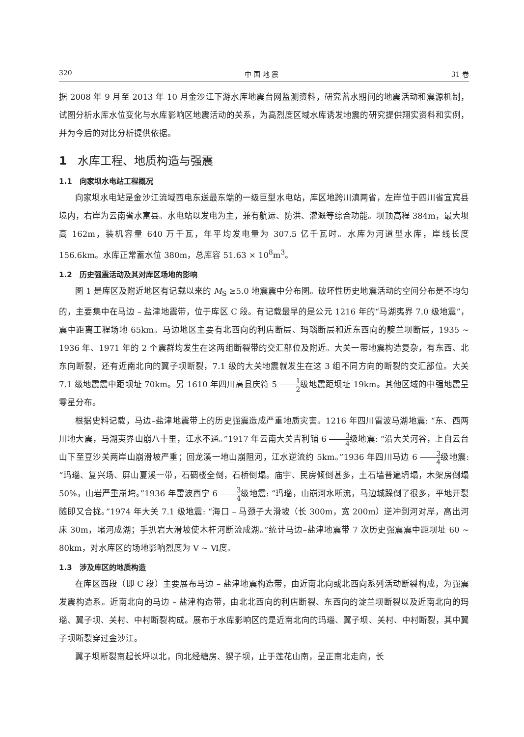320 中 国 地 震 31 卷
据 2008 年 9 月至 2013 年 10 月金沙江下游水库地震台网监测资料，研究蓄水期间的地震活动和震源机制，试图分析水库水位变化与水库影响区地震活动的关系，为高烈度区域水库诱发地震的研究提供翔实资料和实例，并为今后的对比分析提供依据。
1 水库工程、地质构造与强震
1.1 向家坝水电站工程概况
向家坝水电站是金沙江流域西电东送最东端的一级巨型水电站，库区地跨川滇两省，左岸位于四川省宜宾县境内，右岸为云南省水富县。水电站以发电为主，兼有航运、防洪、灌溉等综合功能。坝顶高程 384m，最大坝高 162m，装机容量 640 万千瓦，年平均发电量为 307.5 亿千瓦时。水库为河道型水库，岸线长度 156.6km。水库正常蓄水位 380m，总库容 51.63 × 10<sup>8</sup>m<sup>3</sup>。
1.2 历史强震活动及其对库区场地的影响
图 1 是库区及附近地区有记载以来的 M<sub>S</sub> ≥5.0 地震震中分布图。破坏性历史地震活动的空间分布是不均匀的，主要集中在马边 – 盐津地震带，位于库区 C 段。有记载最早的是公元 1216 年的“马湖夷界 7.0 级地震”，震中距离工程场地 65km。马边地区主要有北西向的利店断层、玛瑙断层和近东西向的靛兰坝断层，1935 ~ 1936 年、1971 年的 2 个震群均发生在这两组断裂带的交汇部位及附近。大关一带地震构造复杂，有东西、北东向断裂，还有近南北向的翼子坝断裂，7.1 级的大关地震就发生在这 3 组不同方向的断裂的交汇部位。大关 7.1 级地震震中距坝址 70km。另 1610 年四川高县庆符 5 1 2级地震距坝址 19km。其他区域的中强地震呈零星分布。
根据史料记载，马边–盐津地震带上的历史强震造成严重地质灾害。1216 年四川雷波马湖地震: “东、西两川地大震，马湖夷界山崩八十里，江水不通。”1917 年云南大关吉利铺 6 3 4级地震: “沿大关河谷，上自云台山下至豆沙关两岸山崩滑坡严重；回龙溪一地山崩阻河，江水逆流约 5km。”1936 年四川马边 6 3 4级地震: “玛瑙、复兴场、屏山夏溪一带，石碉楼全倒，石桥倒塌。庙宇、民房倾倒甚多，土石墙普遍坍塌，木架房倒塌 50%，山岩严重崩垮。”1936 年雷波西宁 6 3 4级地震: “玛瑙，山崩河水断流，马边城跺倒了很多，平地开裂随即又合拢。”1974 年大关 7.1 级地震: “海口 – 马颈子大滑坡（长 300m，宽 200m）逆冲到河对岸，高出河床 30m，堵河成湖；手扒岩大滑坡使木杆河断流成湖。”统计马边–盐津地震带 7 次历史强震震中距坝址 60 ~ 80km，对水库区的场地影响烈度为 Ⅴ ~ Ⅵ度。
1.3 涉及库区的地质构造
在库区西段（即 C 段）主要展布马边 – 盐津地震构造带，由近南北向或北西向系列活动断裂构成，为强震发震构造系。近南北向的马边 – 盐津构造带，由北北西向的利店断裂、东西向的淀兰坝断裂以及近南北向的玛瑙、翼子坝、关村、中村断裂构成。展布于水库影响区的是近南北向的玛瑙、翼子坝、关村、中村断裂，其中翼子坝断裂穿过金沙江。
翼子坝断裂南起长坪以北，向北经糖房、猰子坝，止于莲花山南，呈正南北走向，长